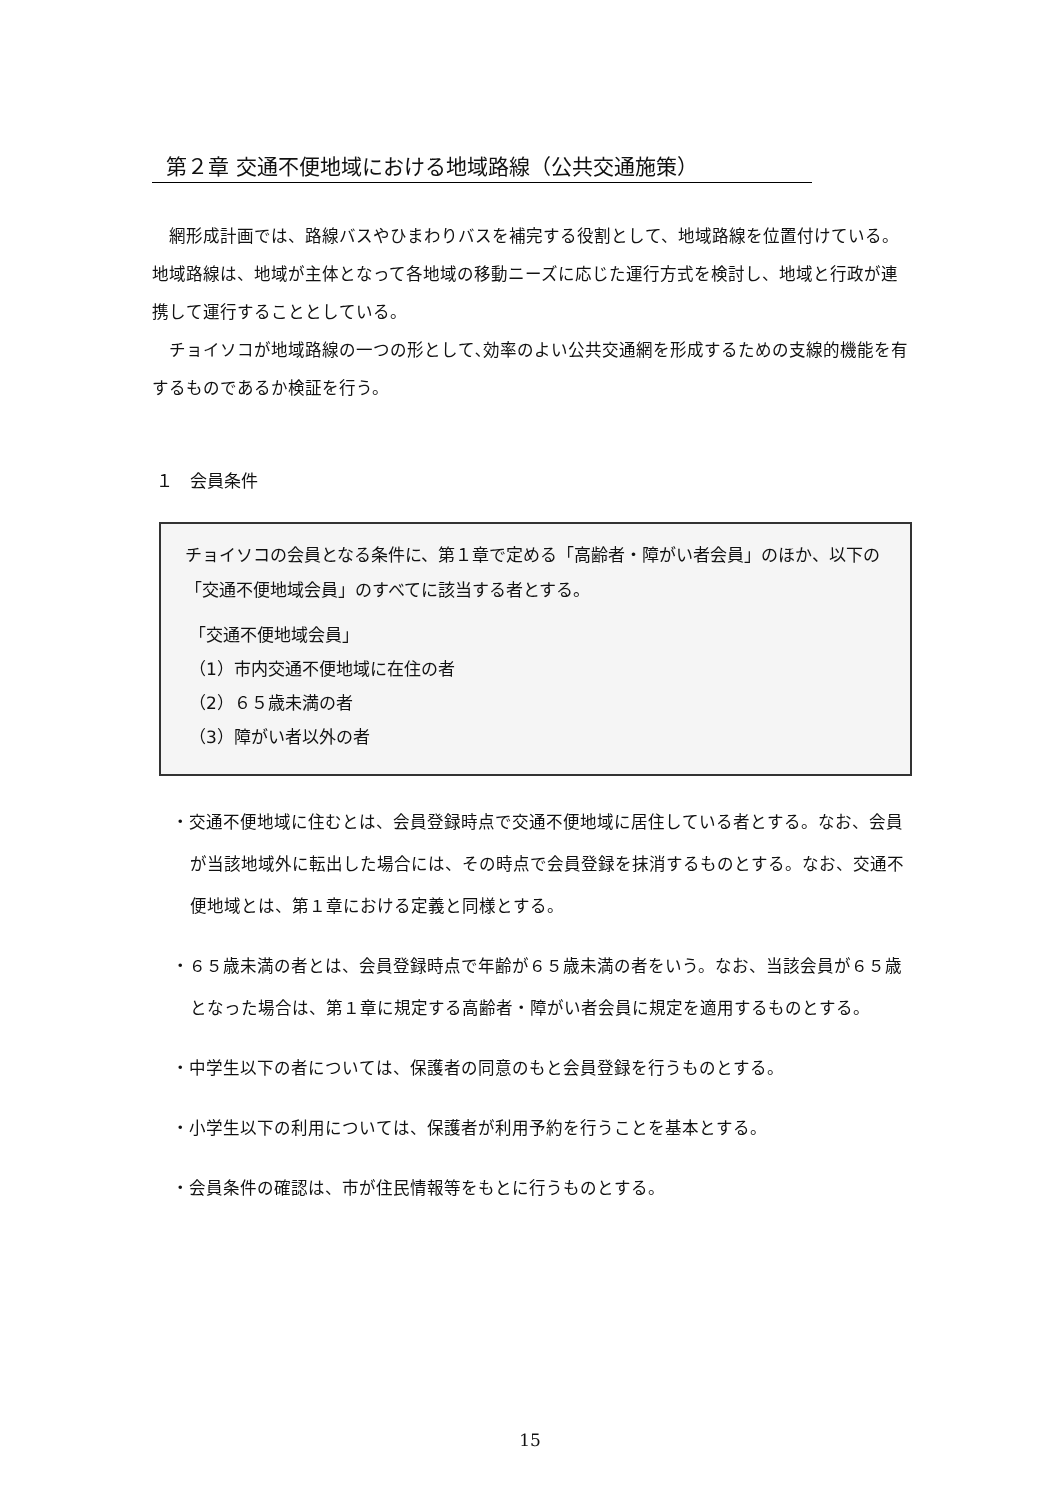第２章 交通不便地域における地域路線（公共交通施策）
　網形成計画では、路線バスやひまわりバスを補完する役割として、地域路線を位置付けている。地域路線は、地域が主体となって各地域の移動ニーズに応じた運行方式を検討し、地域と行政が連携して運行することとしている。
　チョイソコが地域路線の一つの形として､効率のよい公共交通網を形成するための支線的機能を有するものであるか検証を行う。
１　会員条件
チョイソコの会員となる条件に、第１章で定める「高齢者・障がい者会員」のほか、以下の「交通不便地域会員」のすべてに該当する者とする。
「交通不便地域会員」
（1）市内交通不便地域に在住の者
（2）６５歳未満の者
（3）障がい者以外の者
・交通不便地域に住むとは、会員登録時点で交通不便地域に居住している者とする。なお、会員が当該地域外に転出した場合には、その時点で会員登録を抹消するものとする。なお、交通不便地域とは、第１章における定義と同様とする。
・６５歳未満の者とは、会員登録時点で年齢が６５歳未満の者をいう。なお、当該会員が６５歳となった場合は、第１章に規定する高齢者・障がい者会員に規定を適用するものとする。
・中学生以下の者については、保護者の同意のもと会員登録を行うものとする。
・小学生以下の利用については、保護者が利用予約を行うことを基本とする。
・会員条件の確認は、市が住民情報等をもとに行うものとする。
15